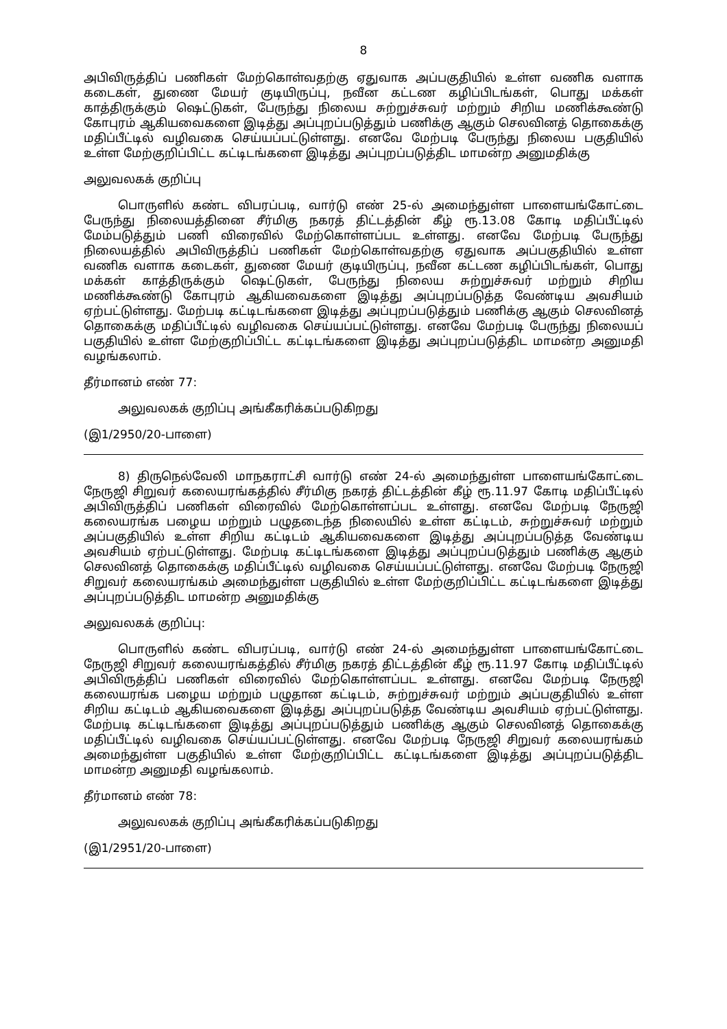8
அபிவிருத்திப் பணிகள் மேற்கொள்வதற்கு ஏதுவாக அப்பகுதியில் உள்ள வணிக வளாக கடைகள், துணை மேயர் குடியிருப்பு, நவீன கட்டண கழிப்பிடங்கள், பொது மக்கள் காத்திருக்கும் ஷெட்டுகள், பேருந்து நிலைய சுற்றுச்சுவர் மற்றும் சிறிய மணிக்கூண்டு கோபுரம் ஆகியவைகளை இடித்து அப்புறப்படுத்தும் பணிக்கு ஆகும் செலவினத் தொகைக்கு மதிப்பீட்டில் வழிவகை செய்யப்பட்டுள்ளது. எனவே மேற்படி பேருந்து நிலைய பகுதியில் உள்ள மேற்குறிப்பிட்ட கட்டிடங்களை இடித்து அப்புறப்படுத்திட மாமன்ற அனுமதிக்கு
அலுவலகக் குறிப்பு
பொருளில் கண்ட விபரப்படி, வார்டு எண் 25-ல் அமைந்துள்ள பாளையங்கோட்டை பேருந்து நிலையத்தினை சீர்மிகு நகரத் திட்டத்தின் கீழ் ரூ.13.08 கோடி மதிப்பீட்டில் மேம்படுத்தும் பணி விரைவில் மேற்கொள்ளப்பட உள்ளது. எனவே மேற்படி பேருந்து நிலையத்தில் அபிவிருத்திப் பணிகள் மேற்கொள்வதற்கு ஏதுவாக அப்பகுதியில் உள்ள வணிக வளாக கடைகள், துணை மேயர் குடியிருப்பு, நவீன கட்டண கழிப்பிடங்கள், பொது மக்கள் காத்திருக்கும் ஷெட்டுகள், பேருந்து நிலைய சுற்றுச்சுவர் மற்றும் சிறிய மணிக்கூண்டு கோபுரம் ஆகியவைகளை இடித்து அப்புறப்படுத்த வேண்டிய அவசியம் ஏற்பட்டுள்ளது. மேற்படி கட்டிடங்களை இடித்து அப்புறப்படுத்தும் பணிக்கு ஆகும் செலவினத் தொகைக்கு மதிப்பீட்டில் வழிவகை செய்யப்பட்டுள்ளது. எனவே மேற்படி பேருந்து நிலையப் பகுதியில் உள்ள மேற்குறிப்பிட்ட கட்டிடங்களை இடித்து அப்புறப்படுத்திட மாமன்ற அனுமதி வழங்கலாம்.
தீர்மானம் எண் 77:
அலுவலகக் குறிப்பு அங்கீகரிக்கப்படுகிறது
(இ1/2950/20-பாளை)
8) திருநெல்வேலி மாநகராட்சி வார்டு எண் 24-ல் அமைந்துள்ள பாளையங்கோட்டை நேருஜி சிறுவர் கலையரங்கத்தில் சீர்மிகு நகரத் திட்டத்தின் கீழ் ரூ.11.97 கோடி மதிப்பீட்டில் அபிவிருத்திப் பணிகள் விரைவில் மேற்கொள்ளப்பட உள்ளது. எனவே மேற்படி நேருஜி கலையரங்க பழைய மற்றும் பழுதடைந்த நிலையில் உள்ள கட்டிடம், சுற்றுச்சுவர் மற்றும் அப்பகுதியில் உள்ள சிறிய கட்டிடம் ஆகியவைகளை இடித்து அப்புறப்படுத்த வேண்டிய அவசியம் ஏற்பட்டுள்ளது. மேற்படி கட்டிடங்களை இடித்து அப்புறப்படுத்தும் பணிக்கு ஆகும் செலவினத் தொகைக்கு மதிப்பீட்டில் வழிவகை செய்யப்பட்டுள்ளது. எனவே மேற்படி நேருஜி சிறுவர் கலையரங்கம் அமைந்துள்ள பகுதியில் உள்ள மேற்குறிப்பிட்ட கட்டிடங்களை இடித்து அப்புறப்படுத்திட மாமன்ற அனுமதிக்கு
அலுவலகக் குறிப்பு:
பொருளில் கண்ட விபரப்படி, வார்டு எண் 24-ல் அமைந்துள்ள பாளையங்கோட்டை நேருஜி சிறுவர் கலையரங்கத்தில் சீர்மிகு நகரத் திட்டத்தின் கீழ் ரூ.11.97 கோடி மதிப்பீட்டில் அபிவிருத்திப் பணிகள் விரைவில் மேற்கொள்ளப்பட உள்ளது. எனவே மேற்படி நேருஜி கலையரங்க பழைய மற்றும் பழுதான கட்டிடம், சுற்றுச்சுவர் மற்றும் அப்பகுதியில் உள்ள சிறிய கட்டிடம் ஆகியவைகளை இடித்து அப்புறப்படுத்த வேண்டிய அவசியம் ஏற்பட்டுள்ளது. மேற்படி கட்டிடங்களை இடித்து அப்புறப்படுத்தும் பணிக்கு ஆகும் செலவினத் தொகைக்கு மதிப்பீட்டில் வழிவகை செய்யப்பட்டுள்ளது. எனவே மேற்படி நேருஜி சிறுவர் கலையரங்கம் அமைந்துள்ள பகுதியில் உள்ள மேற்குறிப்பிட்ட கட்டிடங்களை இடித்து அப்புறப்படுத்திட மாமன்ற அனுமதி வழங்கலாம்.
தீர்மானம் எண் 78:
அலுவலகக் குறிப்பு அங்கீகரிக்கப்படுகிறது
(இ1/2951/20-பாளை)